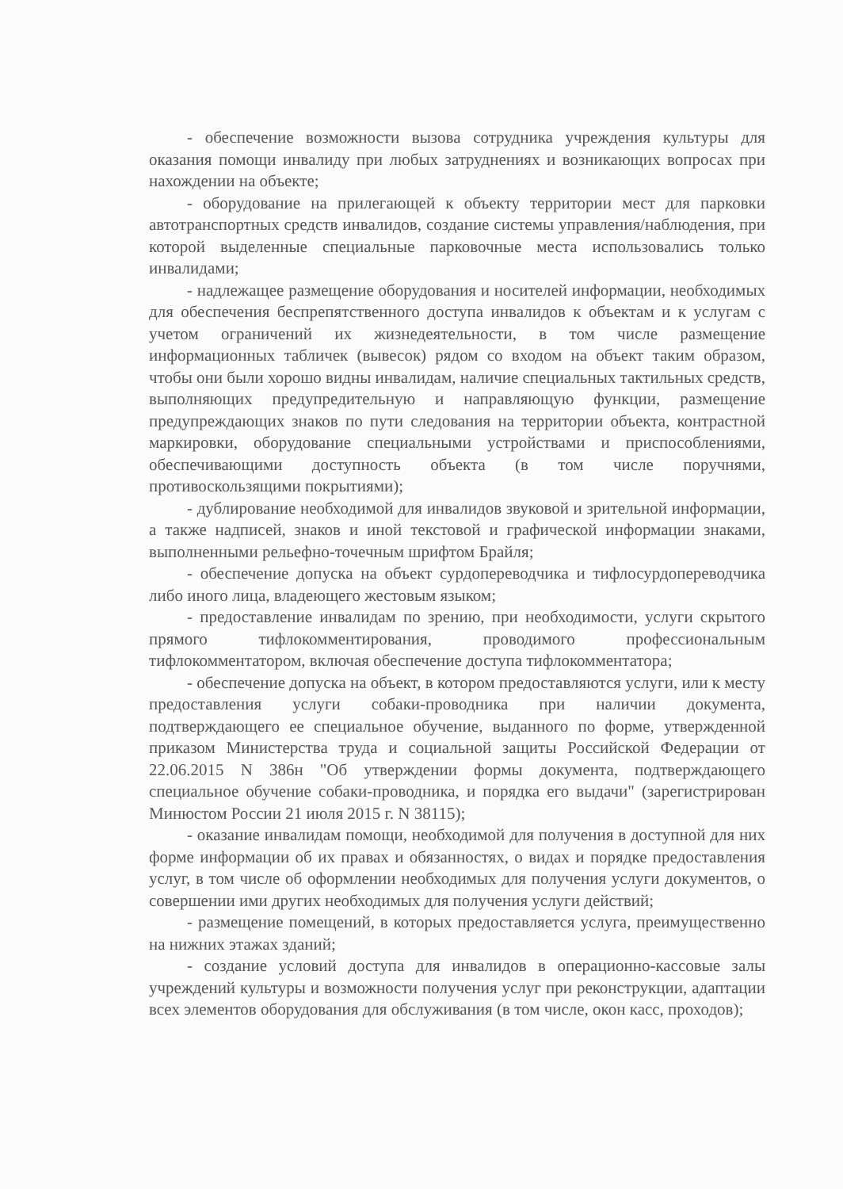- обеспечение возможности вызова сотрудника учреждения культуры для оказания помощи инвалиду при любых затруднениях и возникающих вопросах при нахождении на объекте;
- оборудование на прилегающей к объекту территории мест для парковки автотранспортных средств инвалидов, создание системы управления/наблюдения, при которой выделенные специальные парковочные места использовались только инвалидами;
- надлежащее размещение оборудования и носителей информации, необходимых для обеспечения беспрепятственного доступа инвалидов к объектам и к услугам с учетом ограничений их жизнедеятельности, в том числе размещение информационных табличек (вывесок) рядом со входом на объект таким образом, чтобы они были хорошо видны инвалидам, наличие специальных тактильных средств, выполняющих предупредительную и направляющую функции, размещение предупреждающих знаков по пути следования на территории объекта, контрастной маркировки, оборудование специальными устройствами и приспособлениями, обеспечивающими доступность объекта (в том числе поручнями, противоскользящими покрытиями);
- дублирование необходимой для инвалидов звуковой и зрительной информации, а также надписей, знаков и иной текстовой и графической информации знаками, выполненными рельефно-точечным шрифтом Брайля;
- обеспечение допуска на объект сурдопереводчика и тифлосурдопереводчика либо иного лица, владеющего жестовым языком;
- предоставление инвалидам по зрению, при необходимости, услуги скрытого прямого тифлокомментирования, проводимого профессиональным тифлокомментатором, включая обеспечение доступа тифлокомментатора;
- обеспечение допуска на объект, в котором предоставляются услуги, или к месту предоставления услуги собаки-проводника при наличии документа, подтверждающего ее специальное обучение, выданного по форме, утвержденной приказом Министерства труда и социальной защиты Российской Федерации от 22.06.2015 N 386н "Об утверждении формы документа, подтверждающего специальное обучение собаки-проводника, и порядка его выдачи" (зарегистрирован Минюстом России 21 июля 2015 г. N 38115);
- оказание инвалидам помощи, необходимой для получения в доступной для них форме информации об их правах и обязанностях, о видах и порядке предоставления услуг, в том числе об оформлении необходимых для получения услуги документов, о совершении ими других необходимых для получения услуги действий;
- размещение помещений, в которых предоставляется услуга, преимущественно на нижних этажах зданий;
- создание условий доступа для инвалидов в операционно-кассовые залы учреждений культуры и возможности получения услуг при реконструкции, адаптации всех элементов оборудования для обслуживания (в том числе, окон касс, проходов);